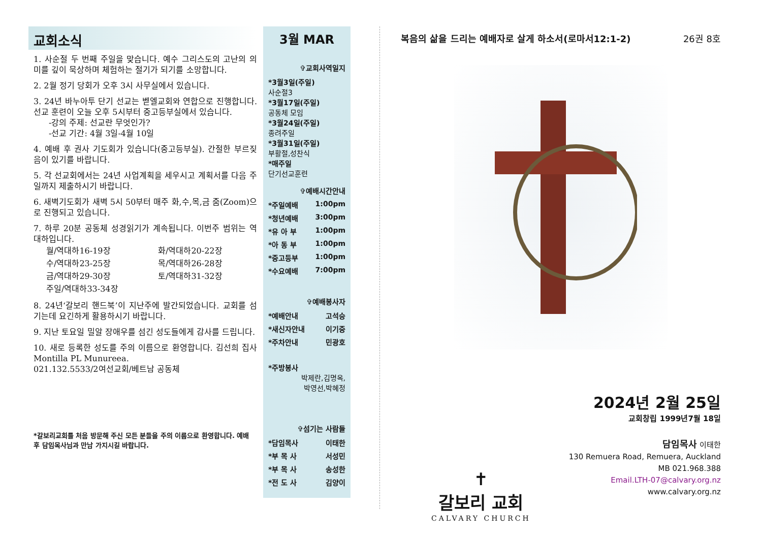교회소식
1. 사순절 두 번째 주일을 맞습니다. 예수 그리스도의 고난의 의미를 깊이 묵상하며 체험하는 절기가 되기를 소망합니다.
2. 2월 정기 당회가 오후 3시 사무실에서 있습니다.
3. 24년 바누아투 단기 선교는 벧엘교회와 연합으로 진행합니다. 선교 훈련이 오늘 오후 5시부터 중고등부실에서 있습니다.
-강의 주제: 선교란 무엇인가?
-선교 기간: 4월 3일-4월 10일
4. 예배 후 권사 기도회가 있습니다(중고등부실). 간절한 부르짖음이 있기를 바랍니다.
5. 각 선교회에서는 24년 사업계획을 세우시고 계획서를 다음 주일까지 제출하시기 바랍니다.
6. 새벽기도회가 새벽 5시 50부터 매주 화,수,목,금 줌(Zoom)으로 진행되고 있습니다.
7. 하루 20분 공동체 성경읽기가 계속됩니다. 이번주 범위는 역대하입니다.
월/역대하16-19장 화/역대하20-22장 수/역대하23-25장 목/역대하26-28장 금/역대하29-30장 토/역대하31-32장 주일/역대하33-34장
8. 24년‘갈보리 핸드북’이 지난주에 발간되었습니다. 교회를 섬기는데 요긴하게 활용하시기 바랍니다.
9. 지난 토요일 밀알 장애우를 섬긴 성도들에게 감사를 드립니다.
10. 새로 등록한 성도를 주의 이름으로 환영합니다. 김선희 집사 Montilla PL Munureea.
021.132.5533/2여선교회/베트남 공동체
*갈보리교회를 처음 방문해 주신 모든 분들을 주의 이름으로 환영합니다. 예배 후 담임목사님과 만남 가지시길 바랍니다.
3월 MAR
✞교회사역일지
*3월3일(주일)
사순절3
*3월17일(주일)
공동체 모임
*3월24일(주일)
종려주일
*3월31일(주일)
부활절,성찬식
*매주일
단기선교훈련
✞예배시간안내
*주일예배 1:00pm
*청년예배 3:00pm
*유 아 부 1:00pm
*아 동 부 1:00pm
*중고등부 1:00pm
*수요예배 7:00pm
✞예배봉사자
*예배안내 고석승
*새신자안내 이기중
*주차안내 민광호
*주방봉사
박제란,김명옥,
박영선,박혜정
✞섬기는 사람들
*담임목사 이태한
*부 목 사 서성민
*부 목 사 송성한
*전 도 사 김양이
복음의 삶을 드리는 예배자로 살게 하소서(로마서12:1-2) 26권 8호
2024년 2월 25일
교회창립 1999년7월 18일
✝
갈보리 교회
CALVARY CHURCH
담임목사 이태한
130 Remuera Road, Remuera, Auckland
MB 021.968.388
Email.LTH-07@calvary.org.nz
www.calvary.org.nz